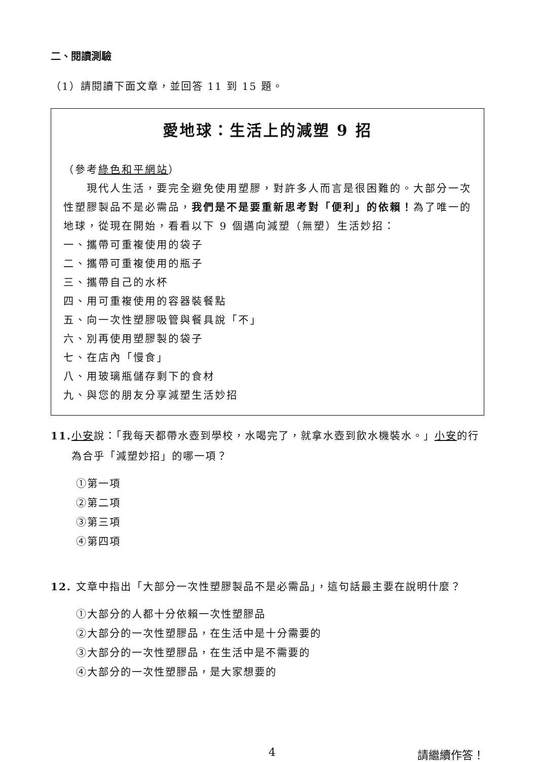二、閱讀測驗
（1）請閱讀下面文章，並回答 11 到 15 題。
愛地球：生活上的減塑 9 招
（參考綠色和平網站）
　　現代人生活，要完全避免使用塑膠，對許多人而言是很困難的。大部分一次性塑膠製品不是必需品，我們是不是要重新思考對「便利」的依賴！為了唯一的地球，從現在開始，看看以下 9 個邁向減塑（無塑）生活妙招：
一、攜帶可重複使用的袋子
二、攜帶可重複使用的瓶子
三、攜帶自己的水杯
四、用可重複使用的容器裝餐點
五、向一次性塑膠吸管與餐具說「不」
六、別再使用塑膠製的袋子
七、在店內「慢食」
八、用玻璃瓶儲存剩下的食材
九、與您的朋友分享減塑生活妙招
11. 小安說：「我每天都帶水壺到學校，水喝完了，就拿水壺到飲水機裝水。」小安的行為合乎「減塑妙招」的哪一項？
①第一項
②第二項
③第三項
④第四項
12. 文章中指出「大部分一次性塑膠製品不是必需品」，這句話最主要在說明什麼？
①大部分的人都十分依賴一次性塑膠品
②大部分的一次性塑膠品，在生活中是十分需要的
③大部分的一次性塑膠品，在生活中是不需要的
④大部分的一次性塑膠品，是大家想要的
4 請繼續作答！